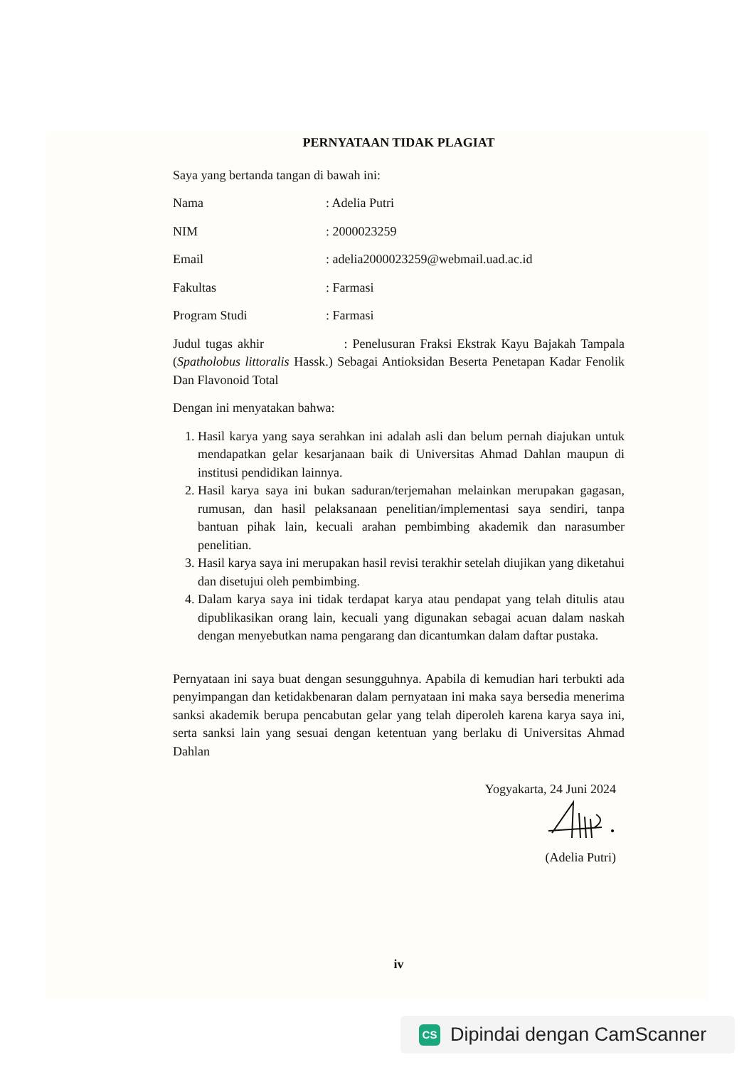PERNYATAAN TIDAK PLAGIAT
Saya yang bertanda tangan di bawah ini:
Nama: Adelia Putri
NIM: 2000023259
Email: adelia2000023259@webmail.uad.ac.id
Fakultas: Farmasi
Program Studi: Farmasi
Judul tugas akhir : Penelusuran Fraksi Ekstrak Kayu Bajakah Tampala (Spatholobus littoralis Hassk.) Sebagai Antioksidan Beserta Penetapan Kadar Fenolik Dan Flavonoid Total
Dengan ini menyatakan bahwa:
1. Hasil karya yang saya serahkan ini adalah asli dan belum pernah diajukan untuk mendapatkan gelar kesarjanaan baik di Universitas Ahmad Dahlan maupun di institusi pendidikan lainnya.
2. Hasil karya saya ini bukan saduran/terjemahan melainkan merupakan gagasan, rumusan, dan hasil pelaksanaan penelitian/implementasi saya sendiri, tanpa bantuan pihak lain, kecuali arahan pembimbing akademik dan narasumber penelitian.
3. Hasil karya saya ini merupakan hasil revisi terakhir setelah diujikan yang diketahui dan disetujui oleh pembimbing.
4. Dalam karya saya ini tidak terdapat karya atau pendapat yang telah ditulis atau dipublikasikan orang lain, kecuali yang digunakan sebagai acuan dalam naskah dengan menyebutkan nama pengarang dan dicantumkan dalam daftar pustaka.
Pernyataan ini saya buat dengan sesungguhnya. Apabila di kemudian hari terbukti ada penyimpangan dan ketidakbenaran dalam pernyataan ini maka saya bersedia menerima sanksi akademik berupa pencabutan gelar yang telah diperoleh karena karya saya ini, serta sanksi lain yang sesuai dengan ketentuan yang berlaku di Universitas Ahmad Dahlan
Yogyakarta, 24 Juni 2024
(Adelia Putri)
iv
CS
Dipindai dengan CamScanner